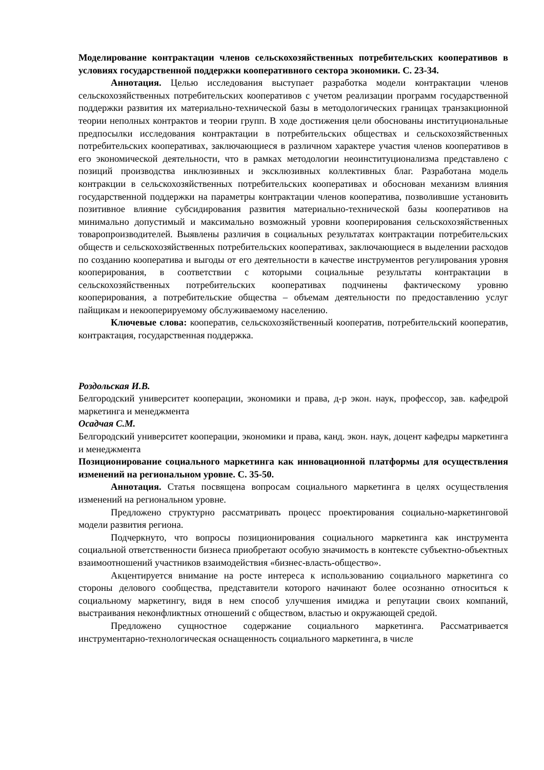Моделирование контрактации членов сельскохозяйственных потребительских кооперативов в условиях государственной поддержки кооперативного сектора экономики. С. 23-34.
Аннотация. Целью исследования выступает разработка модели контрактации членов сельскохозяйственных потребительских кооперативов с учетом реализации программ государственной поддержки развития их материально-технической базы в методологических границах транзакционной теории неполных контрактов и теории групп. В ходе достижения цели обоснованы институциональные предпосылки исследования контрактации в потребительских обществах и сельскохозяйственных потребительских кооперативах, заключающиеся в различном характере участия членов кооперативов в его экономической деятельности, что в рамках методологии неоинституционализма представлено с позиций производства инклюзивных и эксклюзивных коллективных благ. Разработана модель контракции в сельскохозяйственных потребительских кооперативах и обоснован механизм влияния государственной поддержки на параметры контрактации членов кооператива, позволившие установить позитивное влияние субсидирования развития материально-технической базы кооперативов на минимально допустимый и максимально возможный уровни кооперирования сельскохозяйственных товаропроизводителей. Выявлены различия в социальных результатах контрактации потребительских обществ и сельскохозяйственных потребительских кооперативах, заключающиеся в выделении расходов по созданию кооператива и выгоды от его деятельности в качестве инструментов регулирования уровня кооперирования, в соответствии с которыми социальные результаты контрактации в сельскохозяйственных потребительских кооперативах подчинены фактическому уровню кооперирования, а потребительские общества – объемам деятельности по предоставлению услуг пайщикам и некооперируемому обслуживаемому населению.
Ключевые слова: кооператив, сельскохозяйственный кооператив, потребительский кооператив, контрактация, государственная поддержка.
Роздольская И.В.
Белгородский университет кооперации, экономики и права, д-р экон. наук, профессор, зав. кафедрой маркетинга и менеджмента
Осадчая С.М.
Белгородский университет кооперации, экономики и права, канд. экон. наук, доцент кафедры маркетинга и менеджмента
Позиционирование социального маркетинга как инновационной платформы для осуществления изменений на региональном уровне. С. 35-50.
Аннотация. Статья посвящена вопросам социального маркетинга в целях осуществления изменений на региональном уровне.
Предложено структурно рассматривать процесс проектирования социально-маркетинговой модели развития региона.
Подчеркнуто, что вопросы позиционирования социального маркетинга как инструмента социальной ответственности бизнеса приобретают особую значимость в контексте субъектно-объектных взаимоотношений участников взаимодействия «бизнес-власть-общество».
Акцентируется внимание на росте интереса к использованию социального маркетинга со стороны делового сообщества, представители которого начинают более осознанно относиться к социальному маркетингу, видя в нем способ улучшения имиджа и репутации своих компаний, выстраивания неконфликтных отношений с обществом, властью и окружающей средой.
Предложено сущностное содержание социального маркетинга. Рассматривается инструментарно-технологическая оснащенность социального маркетинга, в числе